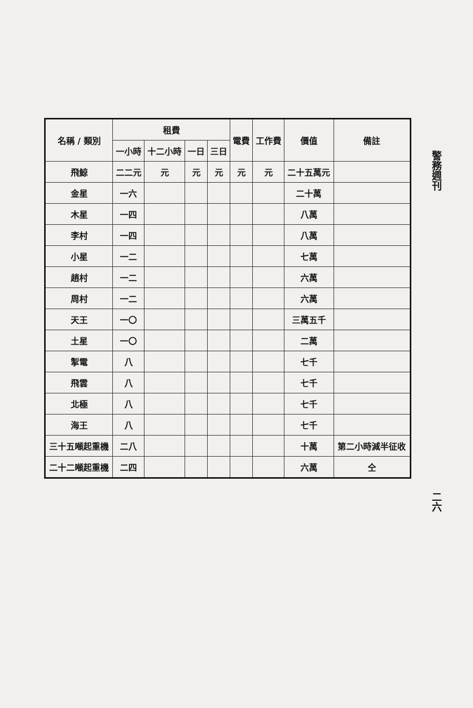| 名稱 / 類別 | 租費 | | | | 電費 | 工作費 | 價值 | 備註 |
| --- | --- | --- | --- | --- | --- | --- | --- | --- |
| | 一小時 | 十二小時 | 一日 | 三日 | | | | |
| 飛鯨 | 二二元 | 元 | 元 | 元 | 元 | 元 | 二十五萬元 | |
| 金星 | 一六 | | | | | | 二十萬 | |
| 木星 | 一四 | | | | | | 八萬 | |
| 李村 | 一四 | | | | | | 八萬 | |
| 小星 | 一二 | | | | | | 七萬 | |
| 趙村 | 一二 | | | | | | 六萬 | |
| 周村 | 一二 | | | | | | 六萬 | |
| 天王 | 一〇 | | | | | | 三萬五千 | |
| 土星 | 一〇 | | | | | | 二萬 | |
| 掣電 | 八 | | | | | | 七千 | |
| 飛雲 | 八 | | | | | | 七千 | |
| 北極 | 八 | | | | | | 七千 | |
| 海王 | 八 | | | | | | 七千 | |
| 三十五噸起重機 | 二八 | | | | | | 十萬 | 第二小時減半征收 |
| 二十二噸起重機 | 二四 | | | | | | 六萬 | 仝 |
警務週刊
二六